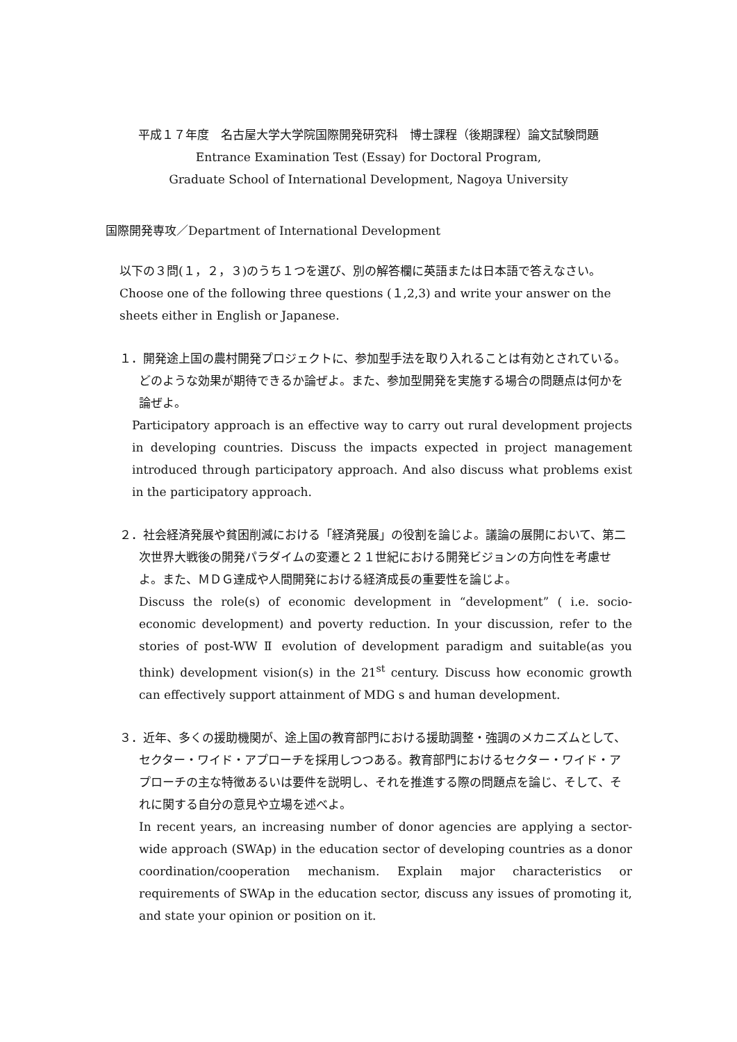平成１７年度　名古屋大学大学院国際開発研究科　博士課程（後期課程）論文試験問題
Entrance Examination Test (Essay) for Doctoral Program,
Graduate School of International Development, Nagoya University
国際開発専攻／Department of International Development
以下の３問(１，２，３)のうち１つを選び、別の解答欄に英語または日本語で答えなさい。
Choose one of the following three questions (１,2,3) and write your answer on the sheets either in English or Japanese.
１．開発途上国の農村開発プロジェクトに、参加型手法を取り入れることは有効とされている。どのような効果が期待できるか論ぜよ。また、参加型開発を実施する場合の問題点は何かを論ぜよ。
Participatory approach is an effective way to carry out rural development projects in developing countries. Discuss the impacts expected in project management introduced through participatory approach. And also discuss what problems exist in the participatory approach.
２．社会経済発展や貧困削減における「経済発展」の役割を論じよ。議論の展開において、第二次世界大戦後の開発パラダイムの変遷と２１世紀における開発ビジョンの方向性を考慮せよ。また、ＭＤＧ達成や人間開発における経済成長の重要性を論じよ。
Discuss the role(s) of economic development in “development” ( i.e. socio-economic development) and poverty reduction. In your discussion, refer to the stories of post-WW Ⅱ evolution of development paradigm and suitable(as you think) development vision(s) in the 21<sup>st</sup> century. Discuss how economic growth can effectively support attainment of MDG s and human development.
３．近年、多くの援助機関が、途上国の教育部門における援助調整・強調のメカニズムとして、セクター・ワイド・アプローチを採用しつつある。教育部門におけるセクター・ワイド・アプローチの主な特徴あるいは要件を説明し、それを推進する際の問題点を論じ、そして、それに関する自分の意見や立場を述べよ。
In recent years, an increasing number of donor agencies are applying a sector-wide approach (SWAp) in the education sector of developing countries as a donor coordination/cooperation mechanism. Explain major characteristics or requirements of SWAp in the education sector, discuss any issues of promoting it, and state your opinion or position on it.